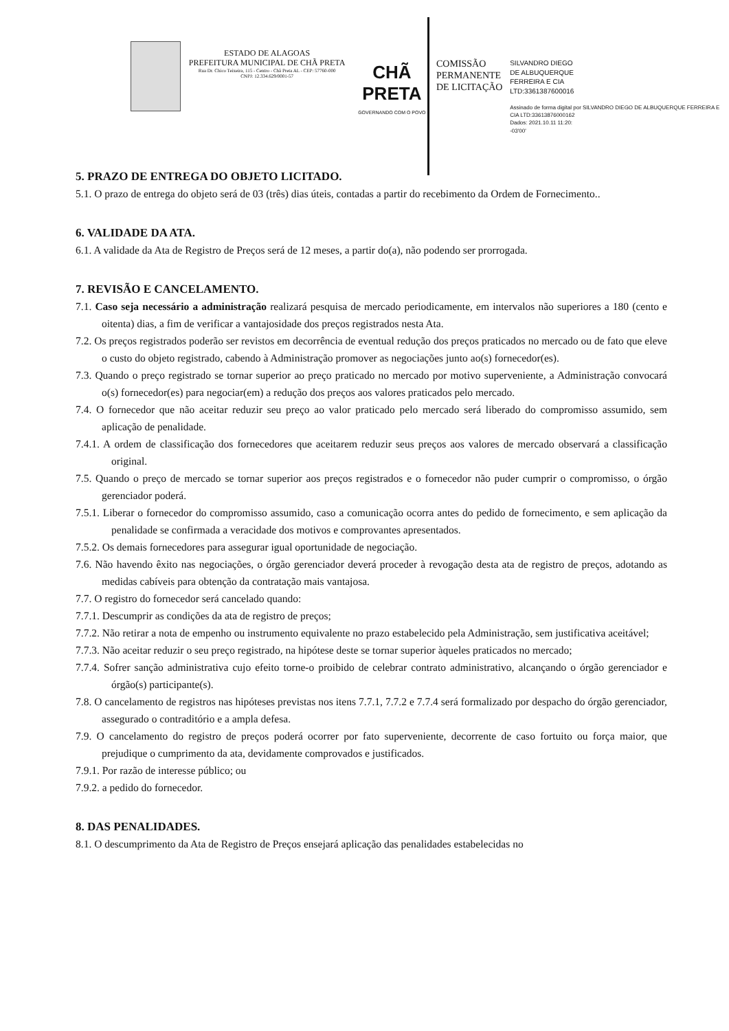ESTADO DE ALAGOAS
PREFEITURA MUNICIPAL DE CHÃ PRETA
Rua Dr. Chico Teixeira, 115 - Centro - Chã Preta AL - CEP: 57760-000
CNPJ: 12.334.629/0001-57
CHÃ PRETA
GOVERNANDO COM O POVO
COMISSÃO PERMANENTE DE LICITAÇÃO
SILVANDRO DIEGO
DE ALBUQUERQUE
FERREIRA E CIA
LTD:3361387600016
Assinado de forma digital por SILVANDRO DIEGO DE ALBUQUERQUE FERREIRA E CIA LTD:33613876000162
Dados: 2021.10.11 11:20:
-03'00'
5. PRAZO DE ENTREGA DO OBJETO LICITADO.
5.1. O prazo de entrega do objeto será de 03 (três) dias úteis, contadas a partir do recebimento da Ordem de Fornecimento..
6. VALIDADE DA ATA.
6.1. A validade da Ata de Registro de Preços será de 12 meses, a partir do(a), não podendo ser prorrogada.
7. REVISÃO E CANCELAMENTO.
7.1. Caso seja necessário a administração realizará pesquisa de mercado periodicamente, em intervalos não superiores a 180 (cento e oitenta) dias, a fim de verificar a vantajosidade dos preços registrados nesta Ata.
7.2. Os preços registrados poderão ser revistos em decorrência de eventual redução dos preços praticados no mercado ou de fato que eleve o custo do objeto registrado, cabendo à Administração promover as negociações junto ao(s) fornecedor(es).
7.3. Quando o preço registrado se tornar superior ao preço praticado no mercado por motivo superveniente, a Administração convocará o(s) fornecedor(es) para negociar(em) a redução dos preços aos valores praticados pelo mercado.
7.4. O fornecedor que não aceitar reduzir seu preço ao valor praticado pelo mercado será liberado do compromisso assumido, sem aplicação de penalidade.
7.4.1. A ordem de classificação dos fornecedores que aceitarem reduzir seus preços aos valores de mercado observará a classificação original.
7.5. Quando o preço de mercado se tornar superior aos preços registrados e o fornecedor não puder cumprir o compromisso, o órgão gerenciador poderá.
7.5.1. Liberar o fornecedor do compromisso assumido, caso a comunicação ocorra antes do pedido de fornecimento, e sem aplicação da penalidade se confirmada a veracidade dos motivos e comprovantes apresentados.
7.5.2. Os demais fornecedores para assegurar igual oportunidade de negociação.
7.6. Não havendo êxito nas negociações, o órgão gerenciador deverá proceder à revogação desta ata de registro de preços, adotando as medidas cabíveis para obtenção da contratação mais vantajosa.
7.7. O registro do fornecedor será cancelado quando:
7.7.1. Descumprir as condições da ata de registro de preços;
7.7.2. Não retirar a nota de empenho ou instrumento equivalente no prazo estabelecido pela Administração, sem justificativa aceitável;
7.7.3. Não aceitar reduzir o seu preço registrado, na hipótese deste se tornar superior àqueles praticados no mercado;
7.7.4. Sofrer sanção administrativa cujo efeito torne-o proibido de celebrar contrato administrativo, alcançando o órgão gerenciador e órgão(s) participante(s).
7.8. O cancelamento de registros nas hipóteses previstas nos itens 7.7.1, 7.7.2 e 7.7.4 será formalizado por despacho do órgão gerenciador, assegurado o contraditório e a ampla defesa.
7.9. O cancelamento do registro de preços poderá ocorrer por fato superveniente, decorrente de caso fortuito ou força maior, que prejudique o cumprimento da ata, devidamente comprovados e justificados.
7.9.1. Por razão de interesse público; ou
7.9.2. a pedido do fornecedor.
8. DAS PENALIDADES.
8.1. O descumprimento da Ata de Registro de Preços ensejará aplicação das penalidades estabelecidas no